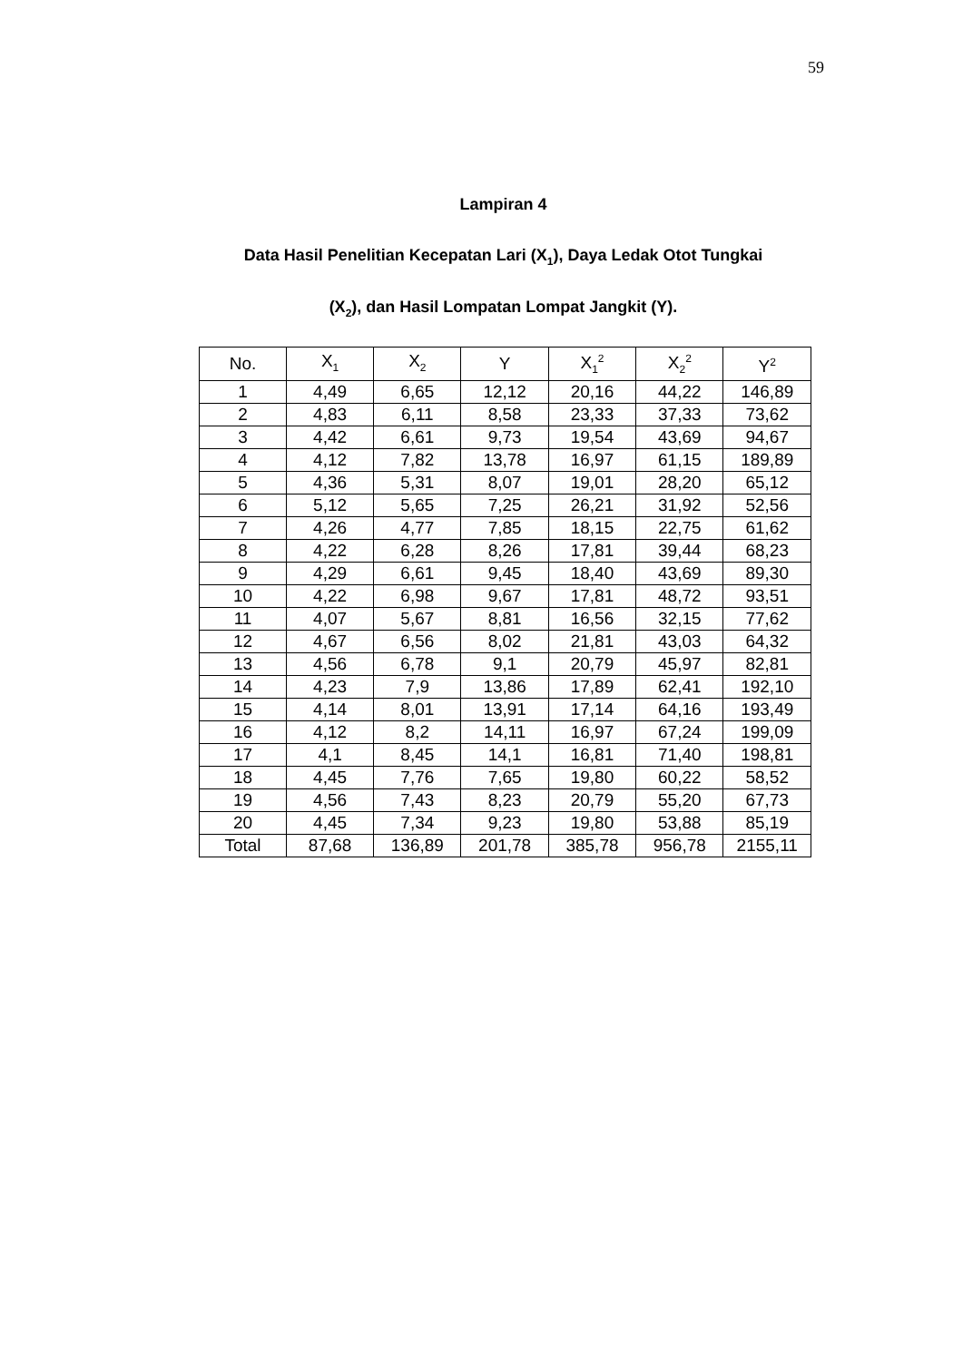59
Lampiran 4
Data Hasil Penelitian Kecepatan Lari (X<sub>1</sub>), Daya Ledak Otot Tungkai
(X<sub>2</sub>), dan Hasil Lompatan Lompat Jangkit (Y).
| No. | X<sub>1</sub> | X<sub>2</sub> | Y | X<sub>1</sub><sup>2</sup> | X<sub>2</sub><sup>2</sup> | Y<sup>2</sup> |
| --- | --- | --- | --- | --- | --- | --- |
| 1 | 4,49 | 6,65 | 12,12 | 20,16 | 44,22 | 146,89 |
| 2 | 4,83 | 6,11 | 8,58 | 23,33 | 37,33 | 73,62 |
| 3 | 4,42 | 6,61 | 9,73 | 19,54 | 43,69 | 94,67 |
| 4 | 4,12 | 7,82 | 13,78 | 16,97 | 61,15 | 189,89 |
| 5 | 4,36 | 5,31 | 8,07 | 19,01 | 28,20 | 65,12 |
| 6 | 5,12 | 5,65 | 7,25 | 26,21 | 31,92 | 52,56 |
| 7 | 4,26 | 4,77 | 7,85 | 18,15 | 22,75 | 61,62 |
| 8 | 4,22 | 6,28 | 8,26 | 17,81 | 39,44 | 68,23 |
| 9 | 4,29 | 6,61 | 9,45 | 18,40 | 43,69 | 89,30 |
| 10 | 4,22 | 6,98 | 9,67 | 17,81 | 48,72 | 93,51 |
| 11 | 4,07 | 5,67 | 8,81 | 16,56 | 32,15 | 77,62 |
| 12 | 4,67 | 6,56 | 8,02 | 21,81 | 43,03 | 64,32 |
| 13 | 4,56 | 6,78 | 9,1 | 20,79 | 45,97 | 82,81 |
| 14 | 4,23 | 7,9 | 13,86 | 17,89 | 62,41 | 192,10 |
| 15 | 4,14 | 8,01 | 13,91 | 17,14 | 64,16 | 193,49 |
| 16 | 4,12 | 8,2 | 14,11 | 16,97 | 67,24 | 199,09 |
| 17 | 4,1 | 8,45 | 14,1 | 16,81 | 71,40 | 198,81 |
| 18 | 4,45 | 7,76 | 7,65 | 19,80 | 60,22 | 58,52 |
| 19 | 4,56 | 7,43 | 8,23 | 20,79 | 55,20 | 67,73 |
| 20 | 4,45 | 7,34 | 9,23 | 19,80 | 53,88 | 85,19 |
| Total | 87,68 | 136,89 | 201,78 | 385,78 | 956,78 | 2155,11 |